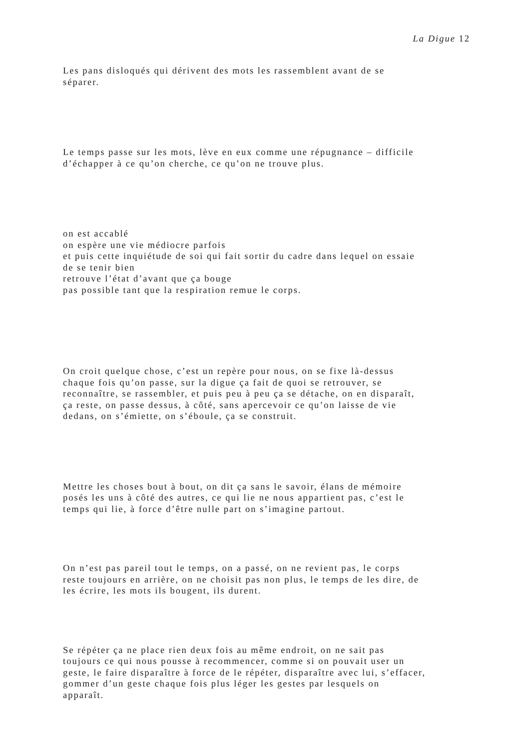La Digue 12
Les pans disloqués qui dérivent des mots les rassemblent avant de se
séparer.
Le temps passe sur les mots, lève en eux comme une répugnance – difficile
d’échapper à ce qu’on cherche, ce qu’on ne trouve plus.
on est accablé
on espère une vie médiocre parfois
et puis cette inquiétude de soi qui fait sortir du cadre dans lequel on essaie
de se tenir bien
retrouve l’état d’avant que ça bouge
pas possible tant que la respiration remue le corps.
On croit quelque chose, c’est un repère pour nous, on se fixe là-dessus
chaque fois qu’on passe, sur la digue ça fait de quoi se retrouver, se
reconnaître, se rassembler, et puis peu à peu ça se détache, on en disparaît,
ça reste, on passe dessus, à côté, sans apercevoir ce qu’on laisse de vie
dedans, on s’émiette, on s’éboule, ça se construit.
Mettre les choses bout à bout, on dit ça sans le savoir, élans de mémoire
posés les uns à côté des autres, ce qui lie ne nous appartient pas, c’est le
temps qui lie, à force d’être nulle part on s’imagine partout.
On n’est pas pareil tout le temps, on a passé, on ne revient pas, le corps
reste toujours en arrière, on ne choisit pas non plus, le temps de les dire, de
les écrire, les mots ils bougent, ils durent.
Se répéter ça ne place rien deux fois au même endroit, on ne sait pas
toujours ce qui nous pousse à recommencer, comme si on pouvait user un
geste, le faire disparaître à force de le répéter, disparaître avec lui, s’effacer,
gommer d’un geste chaque fois plus léger les gestes par lesquels on
apparaît.